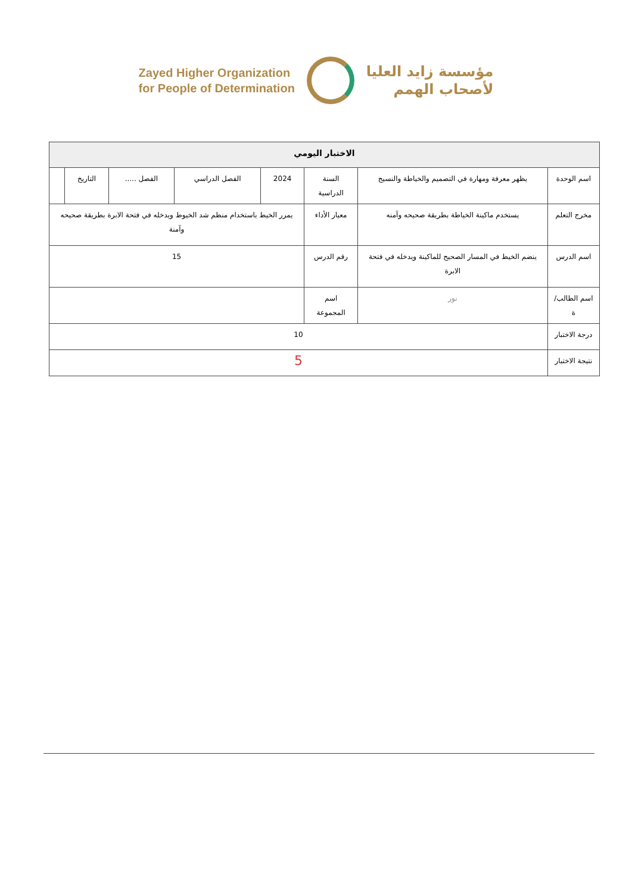Zayed Higher Organization
for People of Determination
مؤسسة زايد العليا
لأصحاب الهمم
| الاختبار اليومي | | | | | | | |
| --- | --- | --- | --- | --- | --- | --- | --- |
| اسم الوحدة | يظهر معرفة ومهارة في التصميم والخياطة والنسيج | السنة الدراسية | 2024 | الفصل الدراسي | الفصل ..... | التاريخ | |
| مخرج التعلم | يستخدم ماكينة الخياطة بطريقة صحيحه وآمنه | معيار الأداء | يمرر الخيط باستخدام منظم شد الخيوط ويدخله في فتحة الابرة بطريقة صحيحه وآمنة | | | | |
| اسم الدرس | ينضم الخيط في المسار الصحيح للماكينة ويدخله في فتحة الابرة | رقم الدرس | 15 | | | | |
| اسم الطالب/ة | نور | اسم المجموعة | | | | | |
| درجة الاختبار | 10 | | | | | | |
| نتيجة الاختبار | 5 | | | | | | |